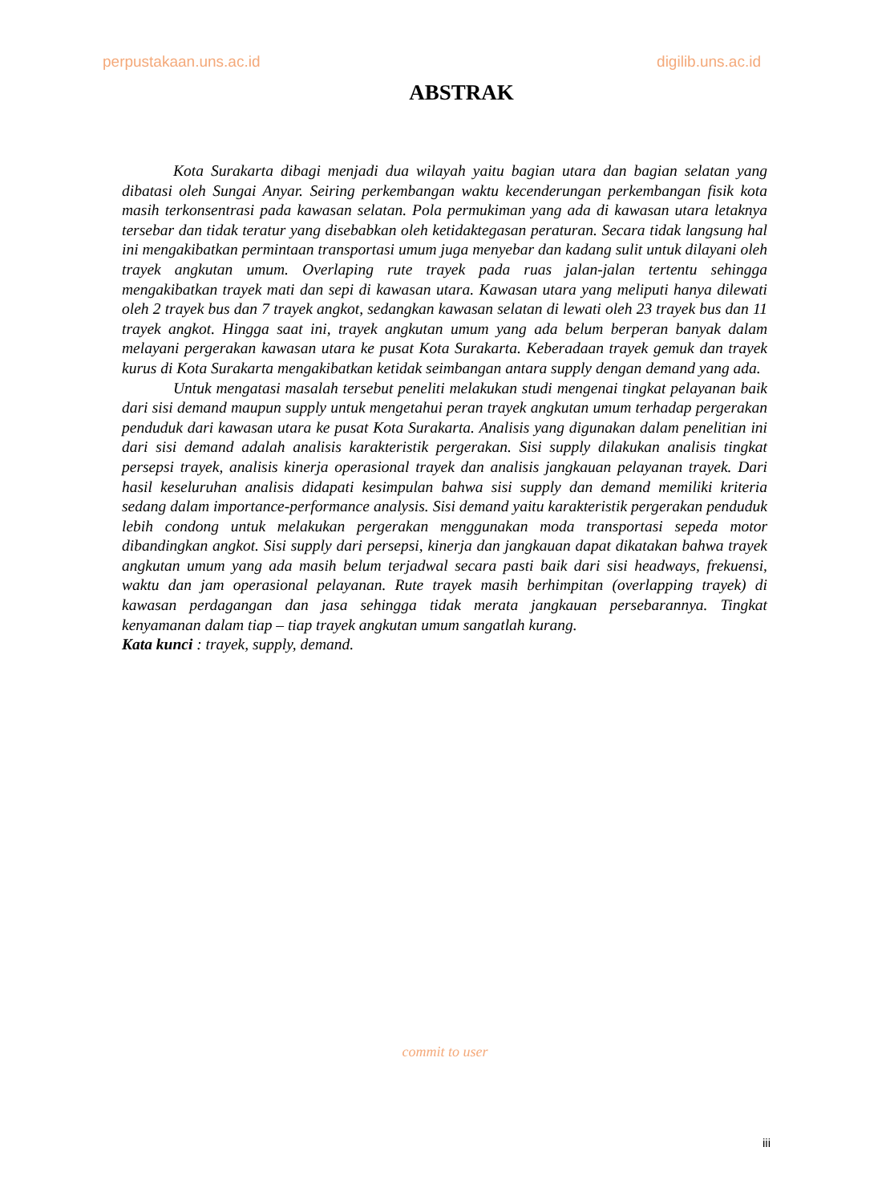perpustakaan.uns.ac.id digilib.uns.ac.id
ABSTRAK
Kota Surakarta dibagi menjadi dua wilayah yaitu bagian utara dan bagian selatan yang dibatasi oleh Sungai Anyar. Seiring perkembangan waktu kecenderungan perkembangan fisik kota masih terkonsentrasi pada kawasan selatan. Pola permukiman yang ada di kawasan utara letaknya tersebar dan tidak teratur yang disebabkan oleh ketidaktegasan peraturan. Secara tidak langsung hal ini mengakibatkan permintaan transportasi umum juga menyebar dan kadang sulit untuk dilayani oleh trayek angkutan umum. Overlaping rute trayek pada ruas jalan-jalan tertentu sehingga mengakibatkan trayek mati dan sepi di kawasan utara. Kawasan utara yang meliputi hanya dilewati oleh 2 trayek bus dan 7 trayek angkot, sedangkan kawasan selatan di lewati oleh 23 trayek bus dan 11 trayek angkot. Hingga saat ini, trayek angkutan umum yang ada belum berperan banyak dalam melayani pergerakan kawasan utara ke pusat Kota Surakarta. Keberadaan trayek gemuk dan trayek kurus di Kota Surakarta mengakibatkan ketidak seimbangan antara supply dengan demand yang ada.
Untuk mengatasi masalah tersebut peneliti melakukan studi mengenai tingkat pelayanan baik dari sisi demand maupun supply untuk mengetahui peran trayek angkutan umum terhadap pergerakan penduduk dari kawasan utara ke pusat Kota Surakarta. Analisis yang digunakan dalam penelitian ini dari sisi demand adalah analisis karakteristik pergerakan. Sisi supply dilakukan analisis tingkat persepsi trayek, analisis kinerja operasional trayek dan analisis jangkauan pelayanan trayek. Dari hasil keseluruhan analisis didapati kesimpulan bahwa sisi supply dan demand memiliki kriteria sedang dalam importance-performance analysis. Sisi demand yaitu karakteristik pergerakan penduduk lebih condong untuk melakukan pergerakan menggunakan moda transportasi sepeda motor dibandingkan angkot. Sisi supply dari persepsi, kinerja dan jangkauan dapat dikatakan bahwa trayek angkutan umum yang ada masih belum terjadwal secara pasti baik dari sisi headways, frekuensi, waktu dan jam operasional pelayanan. Rute trayek masih berhimpitan (overlapping trayek) di kawasan perdagangan dan jasa sehingga tidak merata jangkauan persebarannya. Tingkat kenyamanan dalam tiap – tiap trayek angkutan umum sangatlah kurang.
Kata kunci : trayek, supply, demand.
commit to user
iii